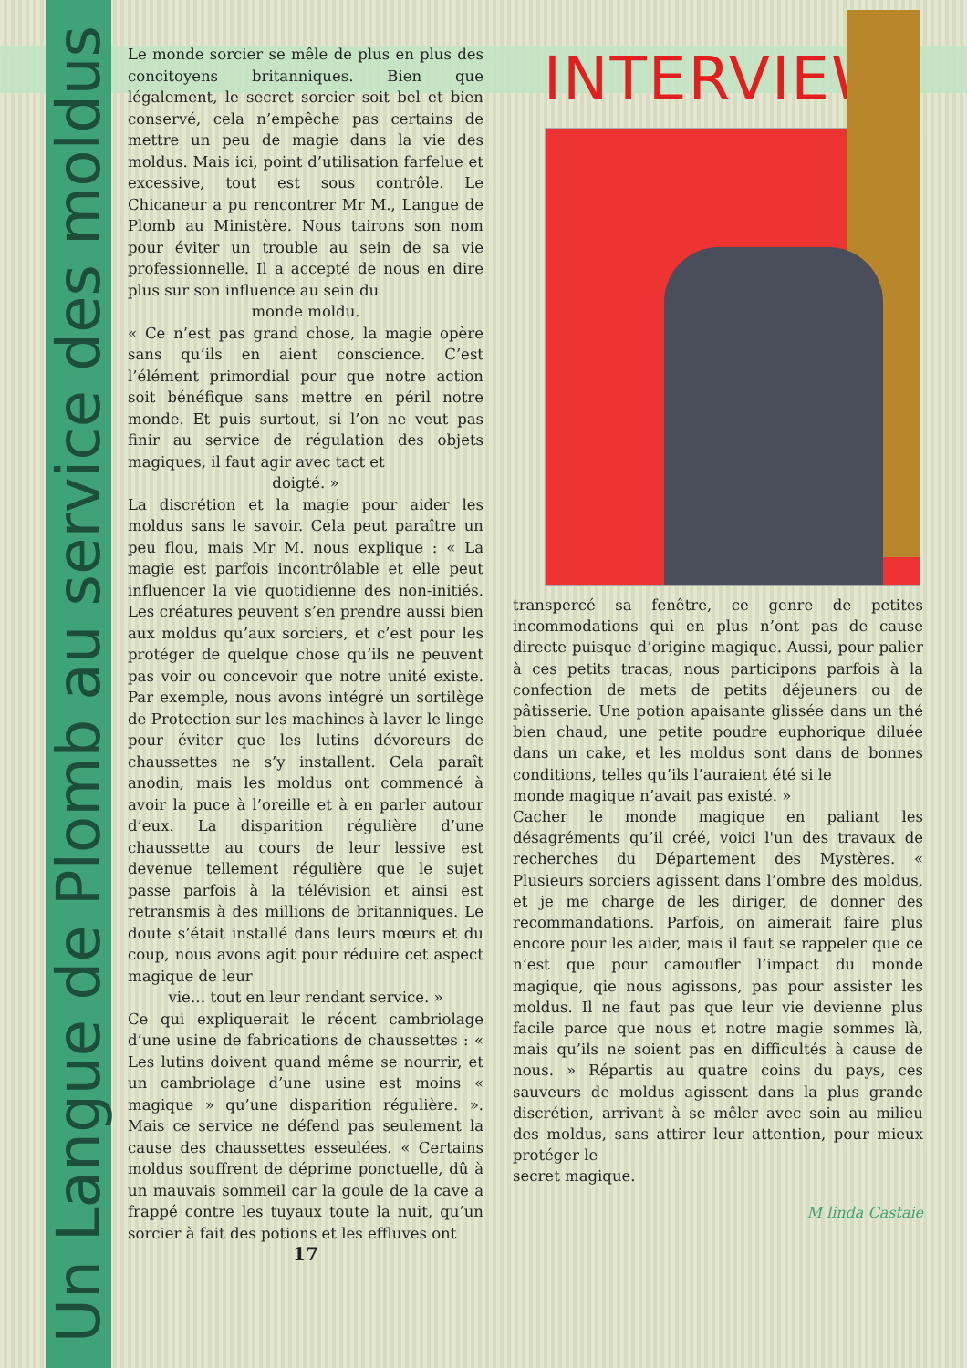Un Langue de Plomb au service des moldus
Le monde sorcier se mêle de plus en plus des concitoyens britanniques. Bien que légalement, le secret sorcier soit bel et bien conservé, cela n’empêche pas certains de mettre un peu de magie dans la vie des moldus. Mais ici, point d’utilisation farfelue et excessive, tout est sous contrôle. Le Chicaneur a pu rencontrer Mr M., Langue de Plomb au Ministère. Nous tairons son nom pour éviter un trouble au sein de sa vie professionnelle. Il a accepté de nous en dire plus sur son influence au sein du
monde moldu.
« Ce n’est pas grand chose, la magie opère sans qu’ils en aient conscience. C’est l’élément primordial pour que notre action soit bénéfique sans mettre en péril notre monde. Et puis surtout, si l’on ne veut pas finir au service de régulation des objets magiques, il faut agir avec tact et
doigté. »
La discrétion et la magie pour aider les moldus sans le savoir. Cela peut paraître un peu flou, mais Mr M. nous explique : « La magie est parfois incontrôlable et elle peut influencer la vie quotidienne des non-initiés. Les créatures peuvent s’en prendre aussi bien aux moldus qu’aux sorciers, et c’est pour les protéger de quelque chose qu’ils ne peuvent pas voir ou concevoir que notre unité existe. Par exemple, nous avons intégré un sortilège de Protection sur les machines à laver le linge pour éviter que les lutins dévoreurs de chaussettes ne s’y installent. Cela paraît anodin, mais les moldus ont commencé à avoir la puce à l’oreille et à en parler autour d’eux. La disparition régulière d’une chaussette au cours de leur lessive est devenue tellement régulière que le sujet passe parfois à la télévision et ainsi est retransmis à des millions de britanniques. Le doute s’était installé dans leurs mœurs et du coup, nous avons agit pour réduire cet aspect magique de leur
vie… tout en leur rendant service. »
Ce qui expliquerait le récent cambriolage d’une usine de fabrications de chaussettes : « Les lutins doivent quand même se nourrir, et un cambriolage d’une usine est moins « magique » qu’une disparition régulière. ». Mais ce service ne défend pas seulement la cause des chaussettes esseulées. « Certains moldus souffrent de déprime ponctuelle, dû à un mauvais sommeil car la goule de la cave a frappé contre les tuyaux toute la nuit, qu’un sorcier à fait des potions et les effluves ont
17
INTERVIEW
transpercé sa fenêtre, ce genre de petites incommodations qui en plus n’ont pas de cause directe puisque d’origine magique. Aussi, pour palier à ces petits tracas, nous participons parfois à la confection de mets de petits déjeuners ou de pâtisserie. Une potion apaisante glissée dans un thé bien chaud, une petite poudre euphorique diluée dans un cake, et les moldus sont dans de bonnes conditions, telles qu’ils l’auraient été si le
monde magique n’avait pas existé. »
Cacher le monde magique en paliant les désagréments qu’il créé, voici l'un des travaux de recherches du Département des Mystères. « Plusieurs sorciers agissent dans l’ombre des moldus, et je me charge de les diriger, de donner des recommandations. Parfois, on aimerait faire plus encore pour les aider, mais il faut se rappeler que ce n’est que pour camoufler l’impact du monde magique, qie nous agissons, pas pour assister les moldus. Il ne faut pas que leur vie devienne plus facile parce que nous et notre magie sommes là, mais qu’ils ne soient pas en difficultés à cause de nous. » Répartis au quatre coins du pays, ces sauveurs de moldus agissent dans la plus grande discrétion, arrivant à se mêler avec soin au milieu des moldus, sans attirer leur attention, pour mieux protéger le
secret magique.
M linda Castaie